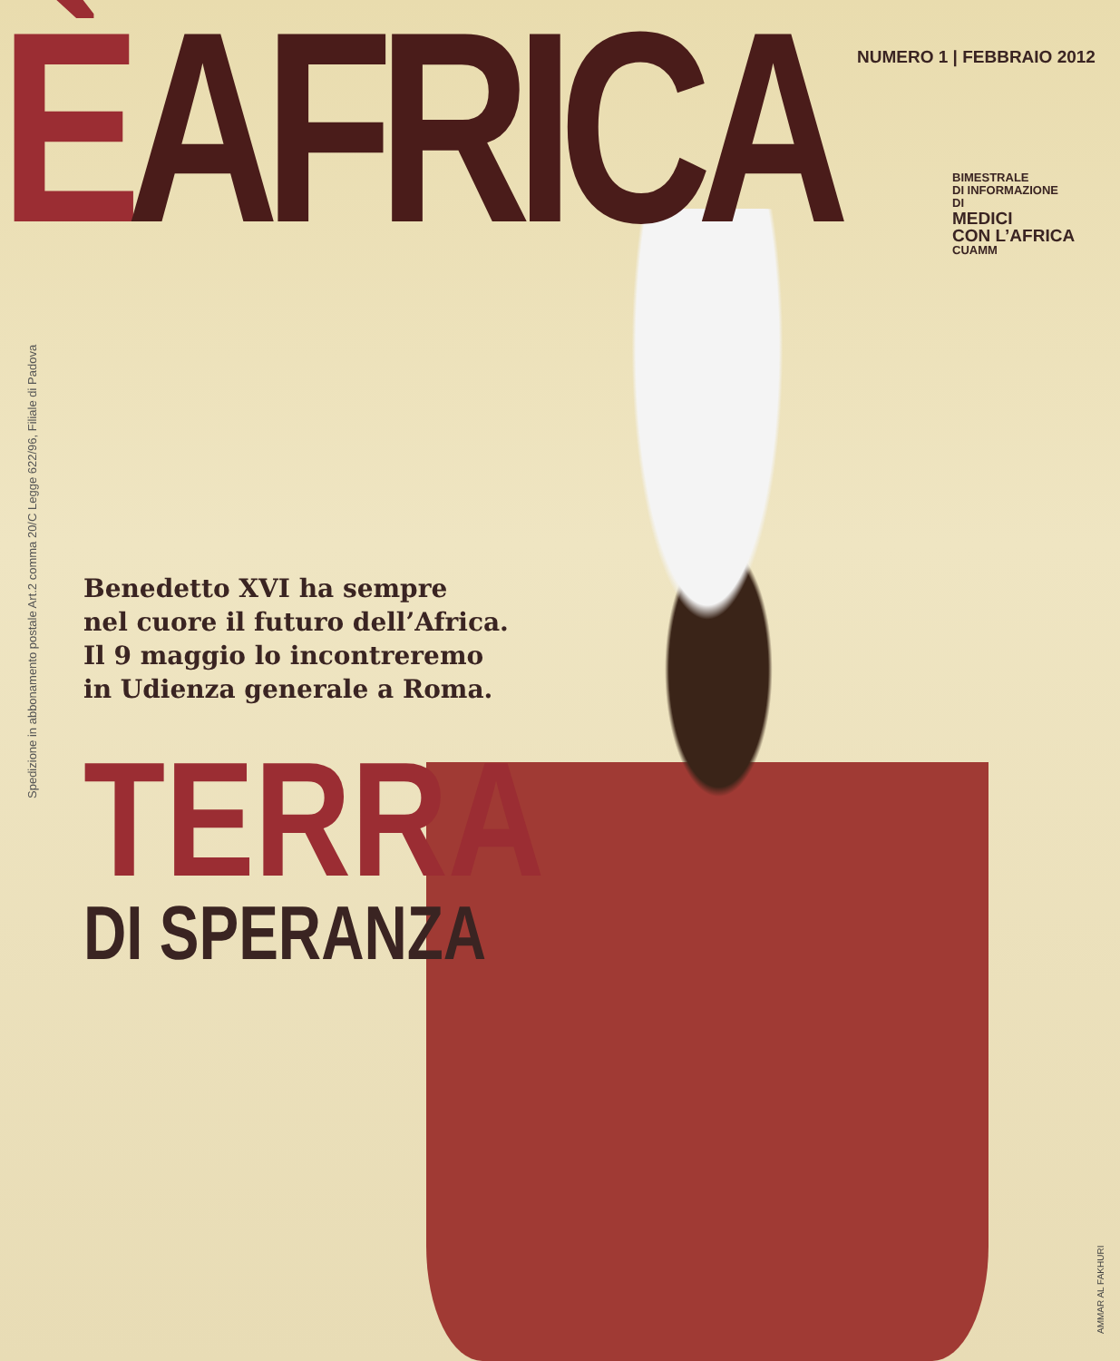ÈAFRICA
NUMERO 1 | FEBBRAIO 2012
BIMESTRALE
DI INFORMAZIONE
DI
MEDICI
CON L’AFRICA
CUAMM
Spedizione in abbonamento postale Art.2 comma 20/C Legge 622/96, Filiale di Padova
Benedetto XVI ha sempre
nel cuore il futuro dell’Africa.
Il 9 maggio lo incontreremo
in Udienza generale a Roma.
TERRA
DI SPERANZA
AMMAR AL FAKHURI